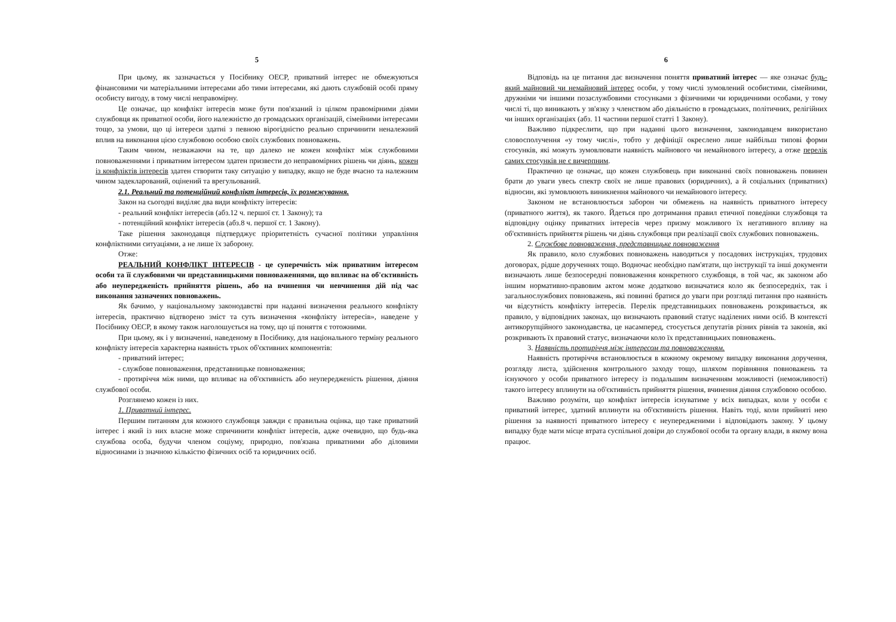5
При цьому, як зазначається у Посібнику ОЕСР, приватний інтерес не обмежуються фінансовими чи матеріальними інтересами або тими інтересами, які дають службовій особі пряму особисту вигоду, в тому числі неправомірну.
Це означає, що конфлікт інтересів може бути пов'язаний із цілком правомірними діями службовця як приватної особи, його належністю до громадських організацій, сімейними інтересами тощо, за умови, що ці інтереси здатні з певною вірогідністю реально спричинити неналежний вплив на виконання цією службовою особою своїх службових повноважень.
Таким чином, незважаючи на те, що далеко не кожен конфлікт між службовими повноваженнями і приватним інтересом здатен призвести до неправомірних рішень чи діянь, кожен із конфліктів інтересів здатен створити таку ситуацію у випадку, якщо не буде вчасно та належним чином задекларований, оцінений та врегульований.
2.1. Реальний та потенційний конфлікт інтересів, їх розмежування.
Закон на сьогодні виділяє два види конфлікту інтересів:
- реальний конфлікт інтересів (абз.12 ч. першої ст. 1 Закону); та
- потенційний конфлікт інтересів (абз.8 ч. першої ст. 1 Закону).
Таке рішення законодавця підтверджує пріоритетність сучасної політики управління конфліктними ситуаціями, а не лише їх заборону.
Отже:
РЕАЛЬНИЙ КОНФЛІКТ ІНТЕРЕСІВ - це суперечність між приватним інтересом особи та її службовими чи представницькими повноваженнями, що впливає на об'єктивність або неупередженість прийняття рішень, або на вчинення чи невчинення дій під час виконання зазначених повноважень.
Як бачимо, у національному законодавстві при наданні визначення реального конфлікту інтересів, практично відтворено зміст та суть визначення «конфлікту інтересів», наведене у Посібнику ОЕСР, в якому також наголошується на тому, що ці поняття є тотожними.
При цьому, як і у визначенні, наведеному в Посібнику, для національного терміну реального конфлікту інтересів характерна наявність трьох об'єктивних компонентів:
- приватний інтерес;
- службове повноваження, представницьке повноваження;
- протиріччя між ними, що впливає на об'єктивність або неупередженість рішення, діяння службової особи.
Розглянемо кожен із них.
1. Приватний інтерес.
Першим питанням для кожного службовця завжди є правильна оцінка, що таке приватний інтерес і який із них власне може спричинити конфлікт інтересів, адже очевидно, що будь-яка службова особа, будучи членом соціуму, природно, пов'язана приватними або діловими відносинами із значною кількістю фізичних осіб та юридичних осіб.
6
Відповідь на це питання дає визначення поняття приватний інтерес — яке означає будь-який майновий чи немайновий інтерес особи, у тому числі зумовлений особистими, сімейними, дружніми чи іншими позаслужбовими стосунками з фізичними чи юридичними особами, у тому числі ті, що виникають у зв'язку з членством або діяльністю в громадських, політичних, релігійних чи інших організаціях (абз. 11 частини першої статті 1 Закону).
Важливо підкреслити, що при наданні цього визначення, законодавцем використано словосполучення «у тому числі», тобто у дефініції окреслено лише найбільш типові форми стосунків, які можуть зумовлювати наявність майнового чи немайнового інтересу, а отже перелік самих стосунків не є вичерпним.
Практично це означає, що кожен службовець при виконанні своїх повноважень повинен брати до уваги увесь спектр своїх не лише правових (юридичних), а й соціальних (приватних) відносин, які зумовлюють виникнення майнового чи немайнового інтересу.
Законом не встановлюється заборон чи обмежень на наявність приватного інтересу (приватного життя), як такого. Йдеться про дотримання правил етичної поведінки службовця та відповідну оцінку приватних інтересів через призму можливого їх негативного впливу на об'єктивність прийняття рішень чи діянь службовця при реалізації своїх службових повноважень.
2. Службове повноваження, представницьке повноваження
Як правило, коло службових повноважень наводиться у посадових інструкціях, трудових договорах, рідше дорученнях тощо. Водночас необхідно пам'ятати, що інструкції та інші документи визначають лише безпосередні повноваження конкретного службовця, в той час, як законом або іншим нормативно-правовим актом може додатково визначатися коло як безпосередніх, так і загальнослужбових повноважень, які повинні братися до уваги при розгляді питання про наявність чи відсутність конфлікту інтересів. Перелік представницьких повноважень розкривається, як правило, у відповідних законах, що визначають правовий статус наділених ними осіб. В контексті антикорупційного законодавства, це насамперед, стосується депутатів різних рівнів та законів, які розкривають їх правовий статус, визначаючи коло їх представницьких повноважень.
3. Наявність протиріччя між інтересом та повноваженням.
Наявність протиріччя встановлюється в кожному окремому випадку виконання доручення, розгляду листа, здійснення контрольного заходу тощо, шляхом порівняння повноважень та існуючого у особи приватного інтересу із подальшим визначенням можливості (неможливості) такого інтересу вплинути на об'єктивність прийняття рішення, вчинення діяння службовою особою.
Важливо розуміти, що конфлікт інтересів існуватиме у всіх випадках, коли у особи є приватний інтерес, здатний вплинути на об'єктивність рішення. Навіть тоді, коли прийняті нею рішення за наявності приватного інтересу є неупередженими і відповідають закону. У цьому випадку буде мати місце втрата суспільної довіри до службової особи та органу влади, в якому вона працює.